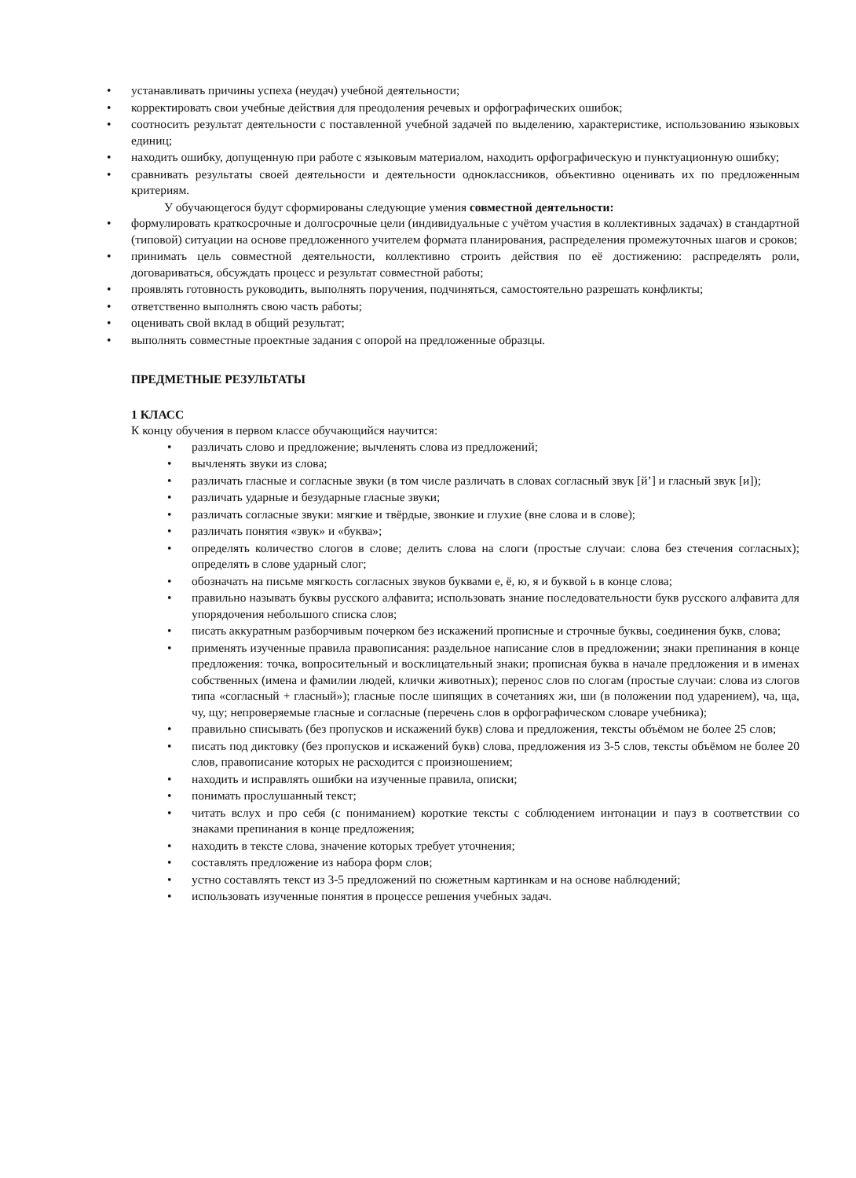• устанавливать причины успеха (неудач) учебной деятельности;
• корректировать свои учебные действия для преодоления речевых и орфографических ошибок;
• соотносить результат деятельности с поставленной учебной задачей по выделению, характеристике, использованию языковых единиц;
• находить ошибку, допущенную при работе с языковым материалом, находить орфографическую и пунктуационную ошибку;
• сравнивать результаты своей деятельности и деятельности одноклассников, объективно оценивать их по предложенным критериям.
У обучающегося будут сформированы следующие умения совместной деятельности:
• формулировать краткосрочные и долгосрочные цели (индивидуальные с учётом участия в коллективных задачах) в стандартной (типовой) ситуации на основе предложенного учителем формата планирования, распределения промежуточных шагов и сроков;
• принимать цель совместной деятельности, коллективно строить действия по её достижению: распределять роли, договариваться, обсуждать процесс и результат совместной работы;
• проявлять готовность руководить, выполнять поручения, подчиняться, самостоятельно разрешать конфликты;
• ответственно выполнять свою часть работы;
• оценивать свой вклад в общий результат;
• выполнять совместные проектные задания с опорой на предложенные образцы.
ПРЕДМЕТНЫЕ РЕЗУЛЬТАТЫ
1 КЛАСС
К концу обучения в первом классе обучающийся научится:
• различать слово и предложение; вычленять слова из предложений;
• вычленять звуки из слова;
• различать гласные и согласные звуки (в том числе различать в словах согласный звук [й’] и гласный звук [и]);
• различать ударные и безударные гласные звуки;
• различать согласные звуки: мягкие и твёрдые, звонкие и глухие (вне слова и в слове);
• различать понятия «звук» и «буква»;
• определять количество слогов в слове; делить слова на слоги (простые случаи: слова без стечения согласных); определять в слове ударный слог;
• обозначать на письме мягкость согласных звуков буквами е, ё, ю, я и буквой ь в конце слова;
• правильно называть буквы русского алфавита; использовать знание последовательности букв русского алфавита для упорядочения небольшого списка слов;
• писать аккуратным разборчивым почерком без искажений прописные и строчные буквы, соединения букв, слова;
• применять изученные правила правописания: раздельное написание слов в предложении; знаки препинания в конце предложения: точка, вопросительный и восклицательный знаки; прописная буква в начале предложения и в именах собственных (имена и фамилии людей, клички животных); перенос слов по слогам (простые случаи: слова из слогов типа «согласный + гласный»); гласные после шипящих в сочетаниях жи, ши (в положении под ударением), ча, ща, чу, щу; непроверяемые гласные и согласные (перечень слов в орфографическом словаре учебника);
• правильно списывать (без пропусков и искажений букв) слова и предложения, тексты объёмом не более 25 слов;
• писать под диктовку (без пропусков и искажений букв) слова, предложения из 3-5 слов, тексты объёмом не более 20 слов, правописание которых не расходится с произношением;
• находить и исправлять ошибки на изученные правила, описки;
• понимать прослушанный текст;
• читать вслух и про себя (с пониманием) короткие тексты с соблюдением интонации и пауз в соответствии со знаками препинания в конце предложения;
• находить в тексте слова, значение которых требует уточнения;
• составлять предложение из набора форм слов;
• устно составлять текст из 3-5 предложений по сюжетным картинкам и на основе наблюдений;
• использовать изученные понятия в процессе решения учебных задач.